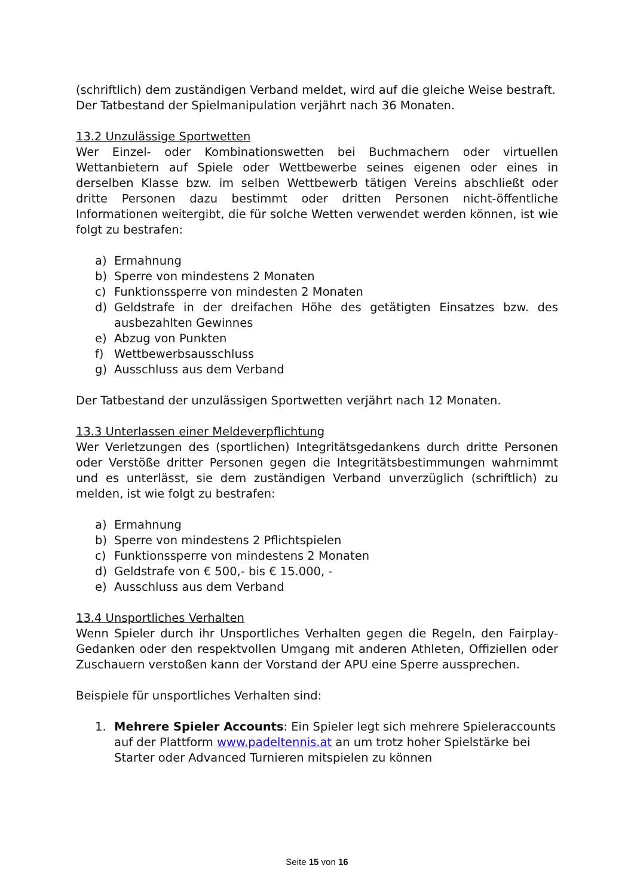(schriftlich) dem zuständigen Verband meldet, wird auf die gleiche Weise bestraft.
Der Tatbestand der Spielmanipulation verjährt nach 36 Monaten.
13.2 Unzulässige Sportwetten
Wer Einzel- oder Kombinationswetten bei Buchmachern oder virtuellen Wettanbietern auf Spiele oder Wettbewerbe seines eigenen oder eines in derselben Klasse bzw. im selben Wettbewerb tätigen Vereins abschließt oder dritte Personen dazu bestimmt oder dritten Personen nicht-öffentliche Informationen weitergibt, die für solche Wetten verwendet werden können, ist wie folgt zu bestrafen:
a) Ermahnung
b) Sperre von mindestens 2 Monaten
c) Funktionssperre von mindesten 2 Monaten
d) Geldstrafe in der dreifachen Höhe des getätigten Einsatzes bzw. des ausbezahlten Gewinnes
e) Abzug von Punkten
f) Wettbewerbsausschluss
g) Ausschluss aus dem Verband
Der Tatbestand der unzulässigen Sportwetten verjährt nach 12 Monaten.
13.3 Unterlassen einer Meldeverpflichtung
Wer Verletzungen des (sportlichen) Integritätsgedankens durch dritte Personen oder Verstöße dritter Personen gegen die Integritätsbestimmungen wahrnimmt und es unterlässt, sie dem zuständigen Verband unverzüglich (schriftlich) zu melden, ist wie folgt zu bestrafen:
a) Ermahnung
b) Sperre von mindestens 2 Pflichtspielen
c) Funktionssperre von mindestens 2 Monaten
d) Geldstrafe von € 500,- bis € 15.000, -
e) Ausschluss aus dem Verband
13.4 Unsportliches Verhalten
Wenn Spieler durch ihr Unsportliches Verhalten gegen die Regeln, den Fairplay-Gedanken oder den respektvollen Umgang mit anderen Athleten, Offiziellen oder Zuschauern verstoßen kann der Vorstand der APU eine Sperre aussprechen.
Beispiele für unsportliches Verhalten sind:
1. Mehrere Spieler Accounts: Ein Spieler legt sich mehrere Spieleraccounts auf der Plattform www.padeltennis.at an um trotz hoher Spielstärke bei Starter oder Advanced Turnieren mitspielen zu können
Seite 15 von 16